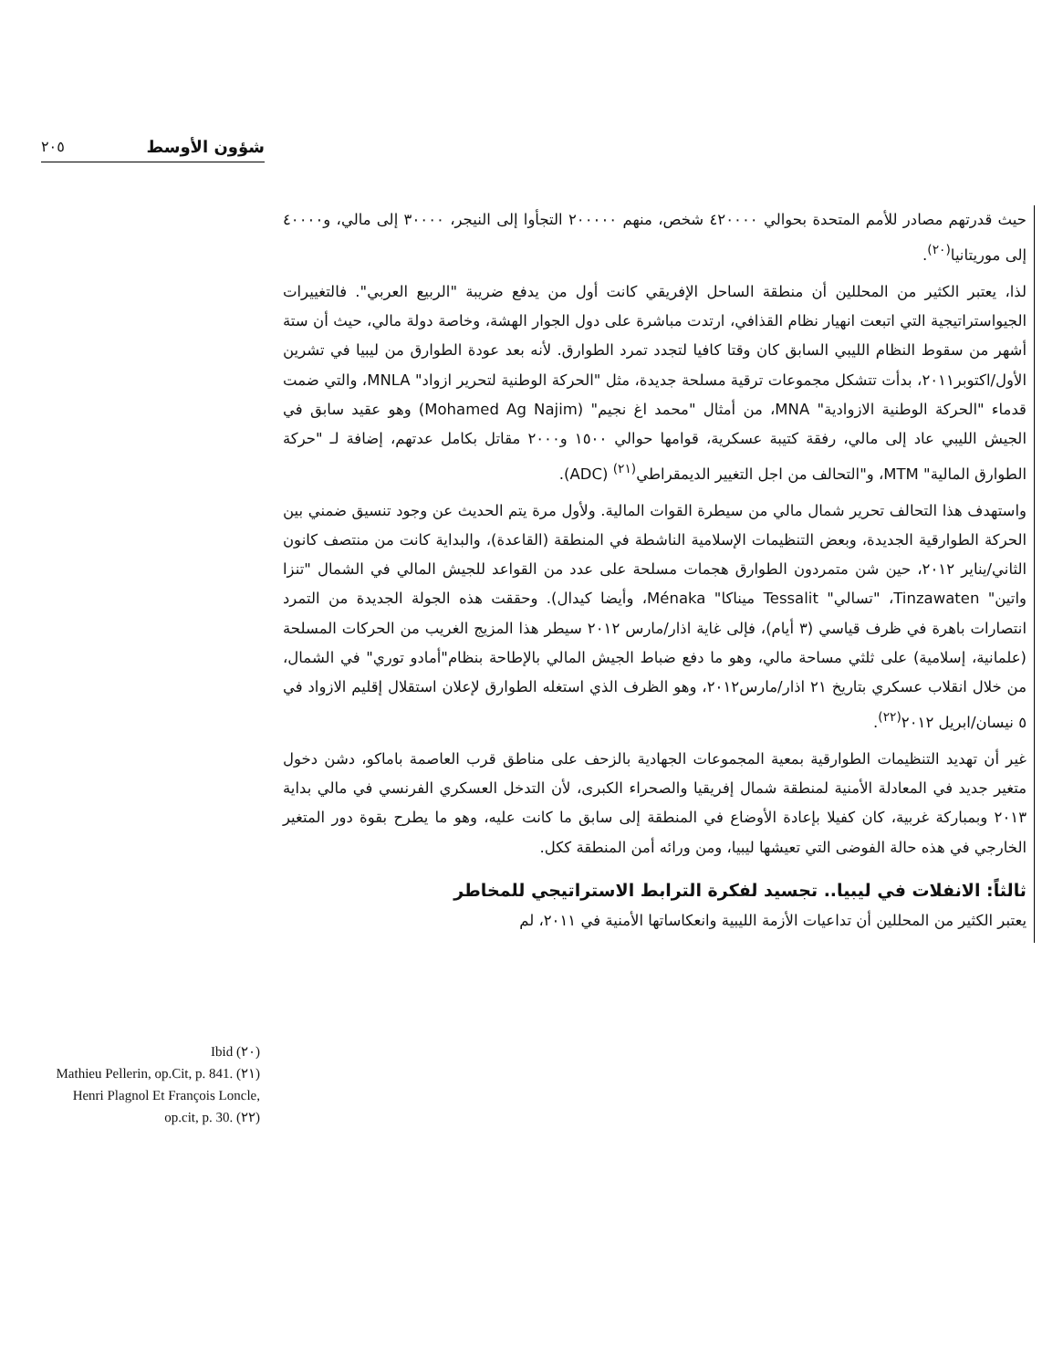٢٠٥ شؤون الأوسط
حيث قدرتهم مصادر للأمم المتحدة بحوالي ٤٢٠٠٠٠ شخص، منهم ٢٠٠٠٠٠ التجأوا إلى النيجر، ٣٠٠٠٠ إلى مالي، و٤٠٠٠٠ إلى موريتانيا<sup>(٢٠)</sup>.
لذا، يعتبر الكثير من المحللين أن منطقة الساحل الإفريقي كانت أول من يدفع ضريبة "الربيع العربي". فالتغييرات الجيواستراتيجية التي اتبعت انهيار نظام القذافي، ارتدت مباشرة على دول الجوار الهشة، وخاصة دولة مالي، حيث أن ستة أشهر من سقوط النظام الليبي السابق كان وقتا كافيا لتجدد تمرد الطوارق. لأنه بعد عودة الطوارق من ليبيا في تشرين الأول/اكتوبر٢٠١١، بدأت تتشكل مجموعات ترقية مسلحة جديدة، مثل "الحركة الوطنية لتحرير ازواد" MNLA، والتي ضمت قدماء "الحركة الوطنية الازوادية" MNA، من أمثال "محمد اغ نجيم" (Mohamed Ag Najim) وهو عقيد سابق في الجيش الليبي عاد إلى مالي، رفقة كتيبة عسكرية، قوامها حوالي ١٥٠٠ و٢٠٠٠ مقاتل بكامل عدتهم، إضافة لـ "حركة الطوارق المالية" MTM، و"التحالف من اجل التغيير الديمقراطي<sup>(٢١)</sup> (ADC).
واستهدف هذا التحالف تحرير شمال مالي من سيطرة القوات المالية. ولأول مرة يتم الحديث عن وجود تنسيق ضمني بين الحركة الطوارقية الجديدة، وبعض التنظيمات الإسلامية الناشطة في المنطقة (القاعدة)، والبداية كانت من منتصف كانون الثاني/يناير ٢٠١٢، حين شن متمردون الطوارق هجمات مسلحة على عدد من القواعد للجيش المالي في الشمال "تنزا واتين" Tinzawaten، "تسالي" Tessalit ميناكا" Ménaka، وأيضا كيدال). وحققت هذه الجولة الجديدة من التمرد انتصارات باهرة في ظرف قياسي (٣ أيام)، فإلى غاية اذار/مارس ٢٠١٢ سيطر هذا المزيج الغريب من الحركات المسلحة (علمانية، إسلامية) على ثلثي مساحة مالي، وهو ما دفع ضباط الجيش المالي بالإطاحة بنظام"أمادو توري" في الشمال، من خلال انقلاب عسكري بتاريخ ٢١ اذار/مارس٢٠١٢، وهو الظرف الذي استغله الطوارق لإعلان استقلال إقليم الازواد في ٥ نيسان/ابريل ٢٠١٢<sup>(٢٢)</sup>.
غير أن تهديد التنظيمات الطوارقية بمعية المجموعات الجهادية بالزحف على مناطق قرب العاصمة باماكو، دشن دخول متغير جديد في المعادلة الأمنية لمنطقة شمال إفريقيا والصحراء الكبرى، لأن التدخل العسكري الفرنسي في مالي بداية ٢٠١٣ وبمباركة غربية، كان كفيلا بإعادة الأوضاع في المنطقة إلى سابق ما كانت عليه، وهو ما يطرح بقوة دور المتغير الخارجي في هذه حالة الفوضى التي تعيشها ليبيا، ومن ورائه أمن المنطقة ككل.
ثالثاً: الانفلات في ليبيا.. تجسيد لفكرة الترابط الاستراتيجي للمخاطر
يعتبر الكثير من المحللين أن تداعيات الأزمة الليبية وانعكاساتها الأمنية في ٢٠١١، لم
Ibid (٢٠)
Mathieu Pellerin, op.Cit, p. 841. (٢١)
Henri Plagnol Et François Loncle, op.cit, p. 30. (٢٢)